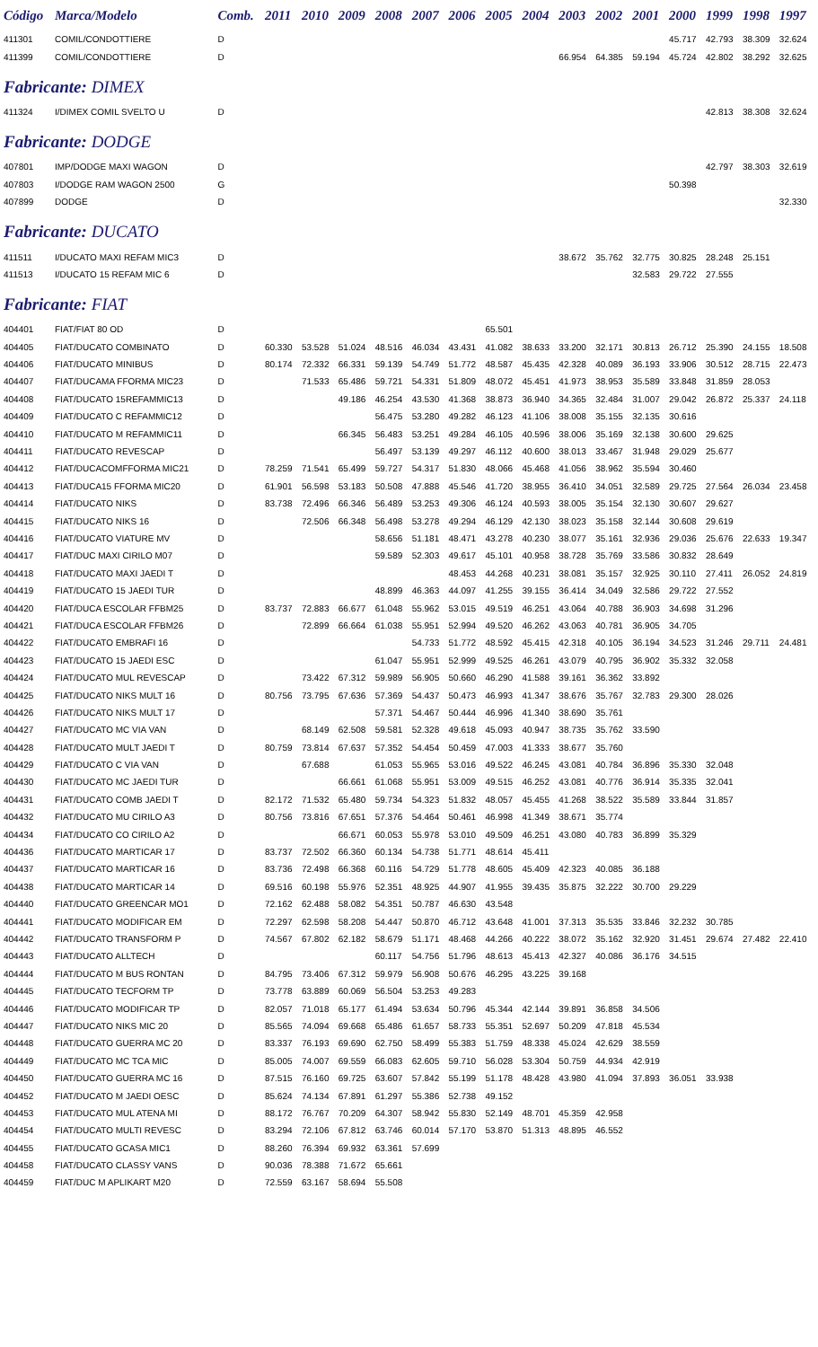| Código | Marca/Modelo | Comb. | 2011 | 2010 | 2009 | 2008 | 2007 | 2006 | 2005 | 2004 | 2003 | 2002 | 2001 | 2000 | 1999 | 1998 | 1997 |
| --- | --- | --- | --- | --- | --- | --- | --- | --- | --- | --- | --- | --- | --- | --- | --- | --- | --- |
| 411301 | COMIL/CONDOTTIERE | D | | | | | | | | | | | | 45.717 | 42.793 | 38.309 | 32.624 |
| 411399 | COMIL/CONDOTTIERE | D | | | | | | | | | 66.954 | 64.385 | 59.194 | 45.724 | 42.802 | 38.292 | 32.625 |
| Fabricante: DIMEX | | | | | | | | | | | | | | | | | |
| 411324 | I/DIMEX COMIL SVELTO U | D | | | | | | | | | | | | | 42.813 | 38.308 | 32.624 |
| Fabricante: DODGE | | | | | | | | | | | | | | | | | |
| 407801 | IMP/DODGE MAXI WAGON | D | | | | | | | | | | | | | 42.797 | 38.303 | 32.619 |
| 407803 | I/DODGE RAM WAGON 2500 | G | | | | | | | | | | | | 50.398 | | | |
| 407899 | DODGE | D | | | | | | | | | | | | | | | 32.330 |
| Fabricante: DUCATO | | | | | | | | | | | | | | | | | |
| 411511 | I/DUCATO MAXI REFAM MIC3 | D | | | | | | | | | 38.672 | 35.762 | 32.775 | 30.825 | 28.248 | 25.151 | |
| 411513 | I/DUCATO 15 REFAM MIC 6 | D | | | | | | | | | | | 32.583 | 29.722 | 27.555 | | |
| Fabricante: FIAT | | | | | | | | | | | | | | | | | |
| 404401 | FIAT/FIAT 80 OD | D | | | | | | | 65.501 | | | | | | | | |
| 404405 | FIAT/DUCATO COMBINATO | D | 60.330 | 53.528 | 51.024 | 48.516 | 46.034 | 43.431 | 41.082 | 38.633 | 33.200 | 32.171 | 30.813 | 26.712 | 25.390 | 24.155 | 18.508 |
| 404406 | FIAT/DUCATO MINIBUS | D | 80.174 | 72.332 | 66.331 | 59.139 | 54.749 | 51.772 | 48.587 | 45.435 | 42.328 | 40.089 | 36.193 | 33.906 | 30.512 | 28.715 | 22.473 |
| 404407 | FIAT/DUCAMA FFORMA MIC23 | D | | 71.533 | 65.486 | 59.721 | 54.331 | 51.809 | 48.072 | 45.451 | 41.973 | 38.953 | 35.589 | 33.848 | 31.859 | 28.053 | |
| 404408 | FIAT/DUCATO 15REFAMMIC13 | D | | | 49.186 | 46.254 | 43.530 | 41.368 | 38.873 | 36.940 | 34.365 | 32.484 | 31.007 | 29.042 | 26.872 | 25.337 | 24.118 |
| 404409 | FIAT/DUCATO C REFAMMIC12 | D | | | | 56.475 | 53.280 | 49.282 | 46.123 | 41.106 | 38.008 | 35.155 | 32.135 | 30.616 | | | |
| 404410 | FIAT/DUCATO M REFAMMIC11 | D | | | 66.345 | 56.483 | 53.251 | 49.284 | 46.105 | 40.596 | 38.006 | 35.169 | 32.138 | 30.600 | 29.625 | | |
| 404411 | FIAT/DUCATO REVESCAP | D | | | | 56.497 | 53.139 | 49.297 | 46.112 | 40.600 | 38.013 | 33.467 | 31.948 | 29.029 | 25.677 | | |
| 404412 | FIAT/DUCACOMFFORMA MIC21 | D | 78.259 | 71.541 | 65.499 | 59.727 | 54.317 | 51.830 | 48.066 | 45.468 | 41.056 | 38.962 | 35.594 | 30.460 | | | |
| 404413 | FIAT/DUCA15 FFORMA MIC20 | D | 61.901 | 56.598 | 53.183 | 50.508 | 47.888 | 45.546 | 41.720 | 38.955 | 36.410 | 34.051 | 32.589 | 29.725 | 27.564 | 26.034 | 23.458 |
| 404414 | FIAT/DUCATO NIKS | D | 83.738 | 72.496 | 66.346 | 56.489 | 53.253 | 49.306 | 46.124 | 40.593 | 38.005 | 35.154 | 32.130 | 30.607 | 29.627 | | |
| 404415 | FIAT/DUCATO NIKS 16 | D | | 72.506 | 66.348 | 56.498 | 53.278 | 49.294 | 46.129 | 42.130 | 38.023 | 35.158 | 32.144 | 30.608 | 29.619 | | |
| 404416 | FIAT/DUCATO VIATURE MV | D | | | | 58.656 | 51.181 | 48.471 | 43.278 | 40.230 | 38.077 | 35.161 | 32.936 | 29.036 | 25.676 | 22.633 | 19.347 |
| 404417 | FIAT/DUC MAXI CIRILO M07 | D | | | | 59.589 | 52.303 | 49.617 | 45.101 | 40.958 | 38.728 | 35.769 | 33.586 | 30.832 | 28.649 | | |
| 404418 | FIAT/DUCATO MAXI JAEDI T | D | | | | | | 48.453 | 44.268 | 40.231 | 38.081 | 35.157 | 32.925 | 30.110 | 27.411 | 26.052 | 24.819 |
| 404419 | FIAT/DUCATO 15 JAEDI TUR | D | | | | 48.899 | 46.363 | 44.097 | 41.255 | 39.155 | 36.414 | 34.049 | 32.586 | 29.722 | 27.552 | | |
| 404420 | FIAT/DUCA ESCOLAR FFBM25 | D | 83.737 | 72.883 | 66.677 | 61.048 | 55.962 | 53.015 | 49.519 | 46.251 | 43.064 | 40.788 | 36.903 | 34.698 | 31.296 | | |
| 404421 | FIAT/DUCA ESCOLAR FFBM26 | D | | 72.899 | 66.664 | 61.038 | 55.951 | 52.994 | 49.520 | 46.262 | 43.063 | 40.781 | 36.905 | 34.705 | | | |
| 404422 | FIAT/DUCATO EMBRAFI 16 | D | | | | | 54.733 | 51.772 | 48.592 | 45.415 | 42.318 | 40.105 | 36.194 | 34.523 | 31.246 | 29.711 | 24.481 |
| 404423 | FIAT/DUCATO 15 JAEDI ESC | D | | | | 61.047 | 55.951 | 52.999 | 49.525 | 46.261 | 43.079 | 40.795 | 36.902 | 35.332 | 32.058 | | |
| 404424 | FIAT/DUCATO MUL REVESCAP | D | | 73.422 | 67.312 | 59.989 | 56.905 | 50.660 | 46.290 | 41.588 | 39.161 | 36.362 | 33.892 | | | | |
| 404425 | FIAT/DUCATO NIKS MULT 16 | D | 80.756 | 73.795 | 67.636 | 57.369 | 54.437 | 50.473 | 46.993 | 41.347 | 38.676 | 35.767 | 32.783 | 29.300 | 28.026 | | |
| 404426 | FIAT/DUCATO NIKS MULT 17 | D | | | | 57.371 | 54.467 | 50.444 | 46.996 | 41.340 | 38.690 | 35.761 | | | | | |
| 404427 | FIAT/DUCATO MC VIA VAN | D | | 68.149 | 62.508 | 59.581 | 52.328 | 49.618 | 45.093 | 40.947 | 38.735 | 35.762 | 33.590 | | | | |
| 404428 | FIAT/DUCATO MULT JAEDI T | D | 80.759 | 73.814 | 67.637 | 57.352 | 54.454 | 50.459 | 47.003 | 41.333 | 38.677 | 35.760 | | | | | |
| 404429 | FIAT/DUCATO C VIA VAN | D | | 67.688 | | 61.053 | 55.965 | 53.016 | 49.522 | 46.245 | 43.081 | 40.784 | 36.896 | 35.330 | 32.048 | | |
| 404430 | FIAT/DUCATO MC JAEDI TUR | D | | | 66.661 | 61.068 | 55.951 | 53.009 | 49.515 | 46.252 | 43.081 | 40.776 | 36.914 | 35.335 | 32.041 | | |
| 404431 | FIAT/DUCATO COMB JAEDI T | D | 82.172 | 71.532 | 65.480 | 59.734 | 54.323 | 51.832 | 48.057 | 45.455 | 41.268 | 38.522 | 35.589 | 33.844 | 31.857 | | |
| 404432 | FIAT/DUCATO MU CIRILO A3 | D | 80.756 | 73.816 | 67.651 | 57.376 | 54.464 | 50.461 | 46.998 | 41.349 | 38.671 | 35.774 | | | | | |
| 404434 | FIAT/DUCATO CO CIRILO A2 | D | | | 66.671 | 60.053 | 55.978 | 53.010 | 49.509 | 46.251 | 43.080 | 40.783 | 36.899 | 35.329 | | | |
| 404436 | FIAT/DUCATO MARTICAR 17 | D | 83.737 | 72.502 | 66.360 | 60.134 | 54.738 | 51.771 | 48.614 | 45.411 | | | | | | | |
| 404437 | FIAT/DUCATO MARTICAR 16 | D | 83.736 | 72.498 | 66.368 | 60.116 | 54.729 | 51.778 | 48.605 | 45.409 | 42.323 | 40.085 | 36.188 | | | | |
| 404438 | FIAT/DUCATO MARTICAR 14 | D | 69.516 | 60.198 | 55.976 | 52.351 | 48.925 | 44.907 | 41.955 | 39.435 | 35.875 | 32.222 | 30.700 | 29.229 | | | |
| 404440 | FIAT/DUCATO GREENCAR MO1 | D | 72.162 | 62.488 | 58.082 | 54.351 | 50.787 | 46.630 | 43.548 | | | | | | | | |
| 404441 | FIAT/DUCATO MODIFICAR EM | D | 72.297 | 62.598 | 58.208 | 54.447 | 50.870 | 46.712 | 43.648 | 41.001 | 37.313 | 35.535 | 33.846 | 32.232 | 30.785 | | |
| 404442 | FIAT/DUCATO TRANSFORM P | D | 74.567 | 67.802 | 62.182 | 58.679 | 51.171 | 48.468 | 44.266 | 40.222 | 38.072 | 35.162 | 32.920 | 31.451 | 29.674 | 27.482 | 22.410 |
| 404443 | FIAT/DUCATO ALLTECH | D | | | | 60.117 | 54.756 | 51.796 | 48.613 | 45.413 | 42.327 | 40.086 | 36.176 | 34.515 | | | |
| 404444 | FIAT/DUCATO M BUS RONTAN | D | 84.795 | 73.406 | 67.312 | 59.979 | 56.908 | 50.676 | 46.295 | 43.225 | 39.168 | | | | | | |
| 404445 | FIAT/DUCATO TECFORM TP | D | 73.778 | 63.889 | 60.069 | 56.504 | 53.253 | 49.283 | | | | | | | | | |
| 404446 | FIAT/DUCATO MODIFICAR TP | D | 82.057 | 71.018 | 65.177 | 61.494 | 53.634 | 50.796 | 45.344 | 42.144 | 39.891 | 36.858 | 34.506 | | | | |
| 404447 | FIAT/DUCATO NIKS MIC 20 | D | 85.565 | 74.094 | 69.668 | 65.486 | 61.657 | 58.733 | 55.351 | 52.697 | 50.209 | 47.818 | 45.534 | | | | |
| 404448 | FIAT/DUCATO GUERRA MC 20 | D | 83.337 | 76.193 | 69.690 | 62.750 | 58.499 | 55.383 | 51.759 | 48.338 | 45.024 | 42.629 | 38.559 | | | | |
| 404449 | FIAT/DUCATO MC TCA MIC | D | 85.005 | 74.007 | 69.559 | 66.083 | 62.605 | 59.710 | 56.028 | 53.304 | 50.759 | 44.934 | 42.919 | | | | |
| 404450 | FIAT/DUCATO GUERRA MC 16 | D | 87.515 | 76.160 | 69.725 | 63.607 | 57.842 | 55.199 | 51.178 | 48.428 | 43.980 | 41.094 | 37.893 | 36.051 | 33.938 | | |
| 404452 | FIAT/DUCATO M JAEDI OESC | D | 85.624 | 74.134 | 67.891 | 61.297 | 55.386 | 52.738 | 49.152 | | | | | | | | |
| 404453 | FIAT/DUCATO MUL ATENA MI | D | 88.172 | 76.767 | 70.209 | 64.307 | 58.942 | 55.830 | 52.149 | 48.701 | 45.359 | 42.958 | | | | | |
| 404454 | FIAT/DUCATO MULTI REVESC | D | 83.294 | 72.106 | 67.812 | 63.746 | 60.014 | 57.170 | 53.870 | 51.313 | 48.895 | 46.552 | | | | | |
| 404455 | FIAT/DUCATO GCASA MIC1 | D | 88.260 | 76.394 | 69.932 | 63.361 | 57.699 | | | | | | | | | | |
| 404458 | FIAT/DUCATO CLASSY VANS | D | 90.036 | 78.388 | 71.672 | 65.661 | | | | | | | | | | | |
| 404459 | FIAT/DUC M APLIKART M20 | D | 72.559 | 63.167 | 58.694 | 55.508 | | | | | | | | | | | |